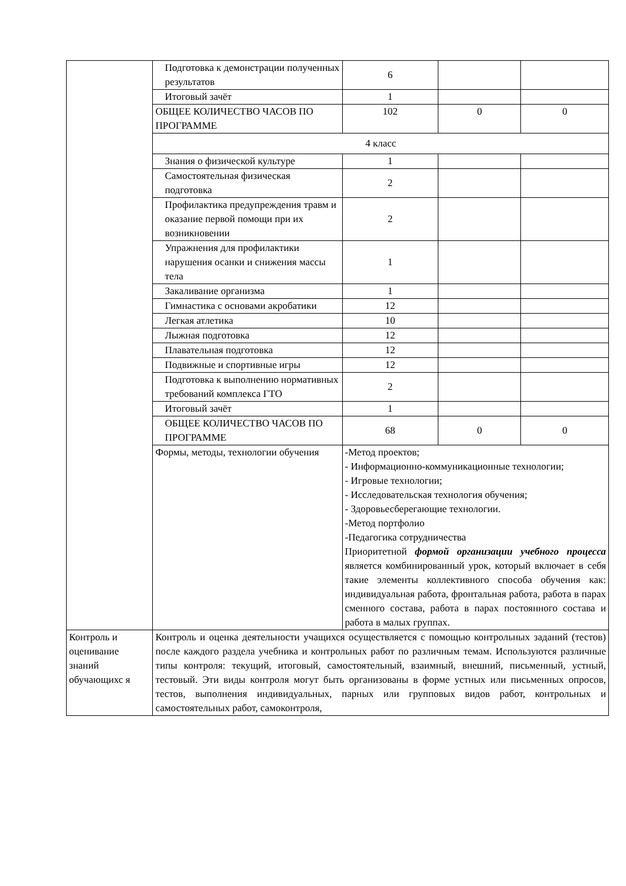| | Подготовка к демонстрации полученных результатов | 6 | | |
| | Итоговый зачёт | 1 | | |
| | ОБЩЕЕ КОЛИЧЕСТВО ЧАСОВ ПО ПРОГРАММЕ | 102 | 0 | 0 |
| | 4 класс | | | |
| | Знания о физической культуре | 1 | | |
| | Самостоятельная физическая подготовка | 2 | | |
| | Профилактика предупреждения травм и оказание первой помощи при их возникновении | 2 | | |
| | Упражнения для профилактики нарушения осанки и снижения массы тела | 1 | | |
| | Закаливание организма | 1 | | |
| | Гимнастика с основами акробатики | 12 | | |
| | Легкая атлетика | 10 | | |
| | Лыжная подготовка | 12 | | |
| | Плавательная подготовка | 12 | | |
| | Подвижные и спортивные игры | 12 | | |
| | Подготовка к выполнению нормативных требований комплекса ГТО | 2 | | |
| | Итоговый зачёт | 1 | | |
| | ОБЩЕЕ КОЛИЧЕСТВО ЧАСОВ ПО ПРОГРАММЕ | 68 | 0 | 0 |
| | Формы, методы, технологии обучения | -Метод проектов; - Информационно-коммуникационные технологии; - Игровые технологии; - Исследовательская технология обучения; - Здоровьесберегающие технологии. -Метод портфолио -Педагогика сотрудничества Приоритетной формой организации учебного процесса является комбинированный урок, который включает в себя такие элементы коллективного способа обучения как: индивидуальная работа, фронтальная работа, работа в парах сменного состава, работа в парах постоянного состава и работа в малых группах. | | |
| Контроль и оценивание знаний обучающихс я | Контроль и оценка деятельности учащихся осуществляется с помощью контрольных заданий (тестов) после каждого раздела учебника и контрольных работ по различным темам. Используются различные типы контроля: текущий, итоговый, самостоятельный, взаимный, внешний, письменный, устный, тестовый. Эти виды контроля могут быть организованы в форме устных или письменных опросов, тестов, выполнения индивидуальных, парных или групповых видов работ, контрольных и самостоятельных работ, самоконтроля, | | | |